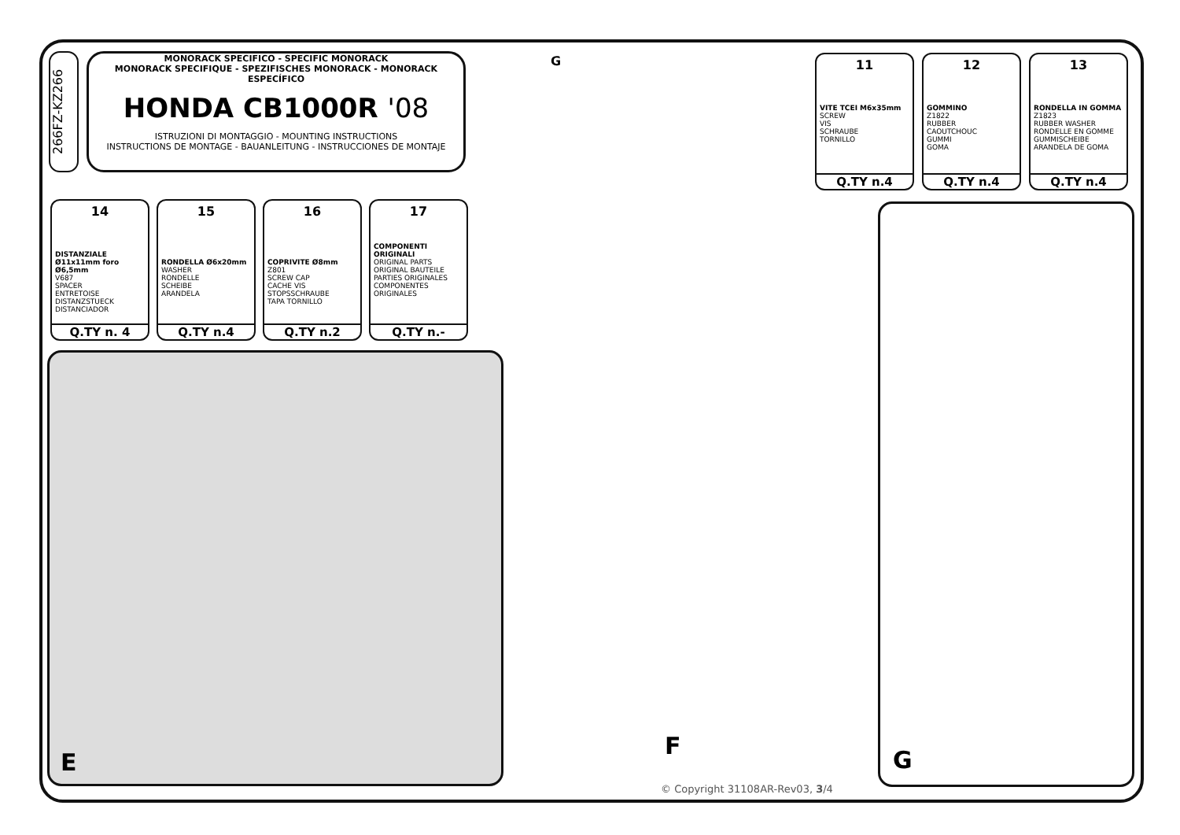266FZ-KZ266
MONORACK SPECIFICO - SPECIFIC MONORACK
MONORACK SPECIFIQUE - SPEZIFISCHES MONORACK - MONORACK ESPECÍFICO
HONDA CB1000R '08
ISTRUZIONI DI MONTAGGIO - MOUNTING INSTRUCTIONS
INSTRUCTIONS DE MONTAGE - BAUANLEITUNG - INSTRUCCIONES DE MONTAJE
11
VITE TCEI M6x35mm
SCREW
VIS
SCHRAUBE
TORNILLO
Q.TY n.4
12
GOMMINO
Z1822
RUBBER
CAOUTCHOUC
GUMMI
GOMA
Q.TY n.4
13
RONDELLA IN GOMMA
Z1823
RUBBER WASHER
RONDELLE EN GOMME
GUMMISCHEIBE
ARANDELA DE GOMA
Q.TY n.4
14
DISTANZIALE Ø11x11mm foro Ø6,5mm
V687
SPACER
ENTRETOISE
DISTANZSTUECK
DISTANCIADOR
Q.TY n. 4
15
RONDELLA Ø6x20mm
WASHER
RONDELLE
SCHEIBE
ARANDELA
Q.TY n.4
16
COPRIVITE Ø8mm
Z801
SCREW CAP
CACHE VIS
STOPSSCHRAUBE
TAPA TORNILLO
Q.TY n.2
17
COMPONENTI ORIGINALI
ORIGINAL PARTS
ORIGINAL BAUTEILE
PARTIES ORIGINALES
COMPONENTES
ORIGINALES
Q.TY n.-
E
G
F
G
© Copyright 31108AR-Rev03, 3/4